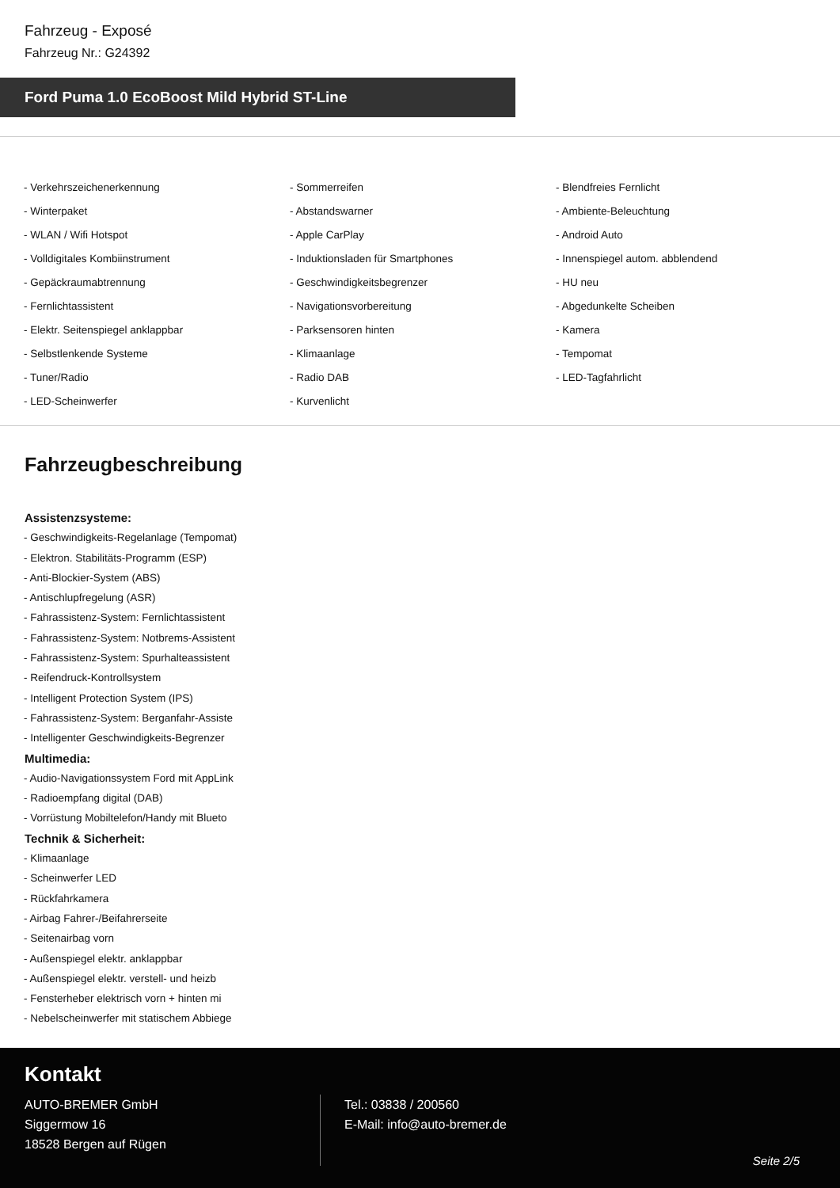Fahrzeug - Exposé
Fahrzeug Nr.: G24392
Ford Puma 1.0 EcoBoost Mild Hybrid ST-Line
- Verkehrszeichenerkennung
- Sommerreifen
- Blendfreies Fernlicht
- Winterpaket
- Abstandswarner
- Ambiente-Beleuchtung
- WLAN / Wifi Hotspot
- Apple CarPlay
- Android Auto
- Volldigitales Kombiinstrument
- Induktionsladen für Smartphones
- Innenspiegel autom. abblendend
- Gepäckraumabtrennung
- Geschwindigkeitsbegrenzer
- HU neu
- Fernlichtassistent
- Navigationsvorbereitung
- Abgedunkelte Scheiben
- Elektr. Seitenspiegel anklappbar
- Parksensoren hinten
- Kamera
- Selbstlenkende Systeme
- Klimaanlage
- Tempomat
- Tuner/Radio
- Radio DAB
- LED-Tagfahrlicht
- LED-Scheinwerfer
- Kurvenlicht
Fahrzeugbeschreibung
Assistenzsysteme:
- Geschwindigkeits-Regelanlage (Tempomat)
- Elektron. Stabilitäts-Programm (ESP)
- Anti-Blockier-System (ABS)
- Antischlupfregelung (ASR)
- Fahrassistenz-System: Fernlichtassistent
- Fahrassistenz-System: Notbrems-Assistent
- Fahrassistenz-System: Spurhalteassistent
- Reifendruck-Kontrollsystem
- Intelligent Protection System (IPS)
- Fahrassistenz-System: Berganfahr-Assiste
- Intelligenter Geschwindigkeits-Begrenzer
Multimedia:
- Audio-Navigationssystem Ford mit AppLink
- Radioempfang digital (DAB)
- Vorrüstung Mobiltelefon/Handy mit Blueto
Technik & Sicherheit:
- Klimaanlage
- Scheinwerfer LED
- Rückfahrkamera
- Airbag Fahrer-/Beifahrerseite
- Seitenairbag vorn
- Außenspiegel elektr. anklappbar
- Außenspiegel elektr. verstell- und heizb
- Fensterheber elektrisch vorn + hinten mi
- Nebelscheinwerfer mit statischem Abbiege
Kontakt
AUTO-BREMER GmbH
Siggermow 16
18528 Bergen auf Rügen
Tel.: 03838 / 200560
E-Mail: info@auto-bremer.de
Seite 2/5